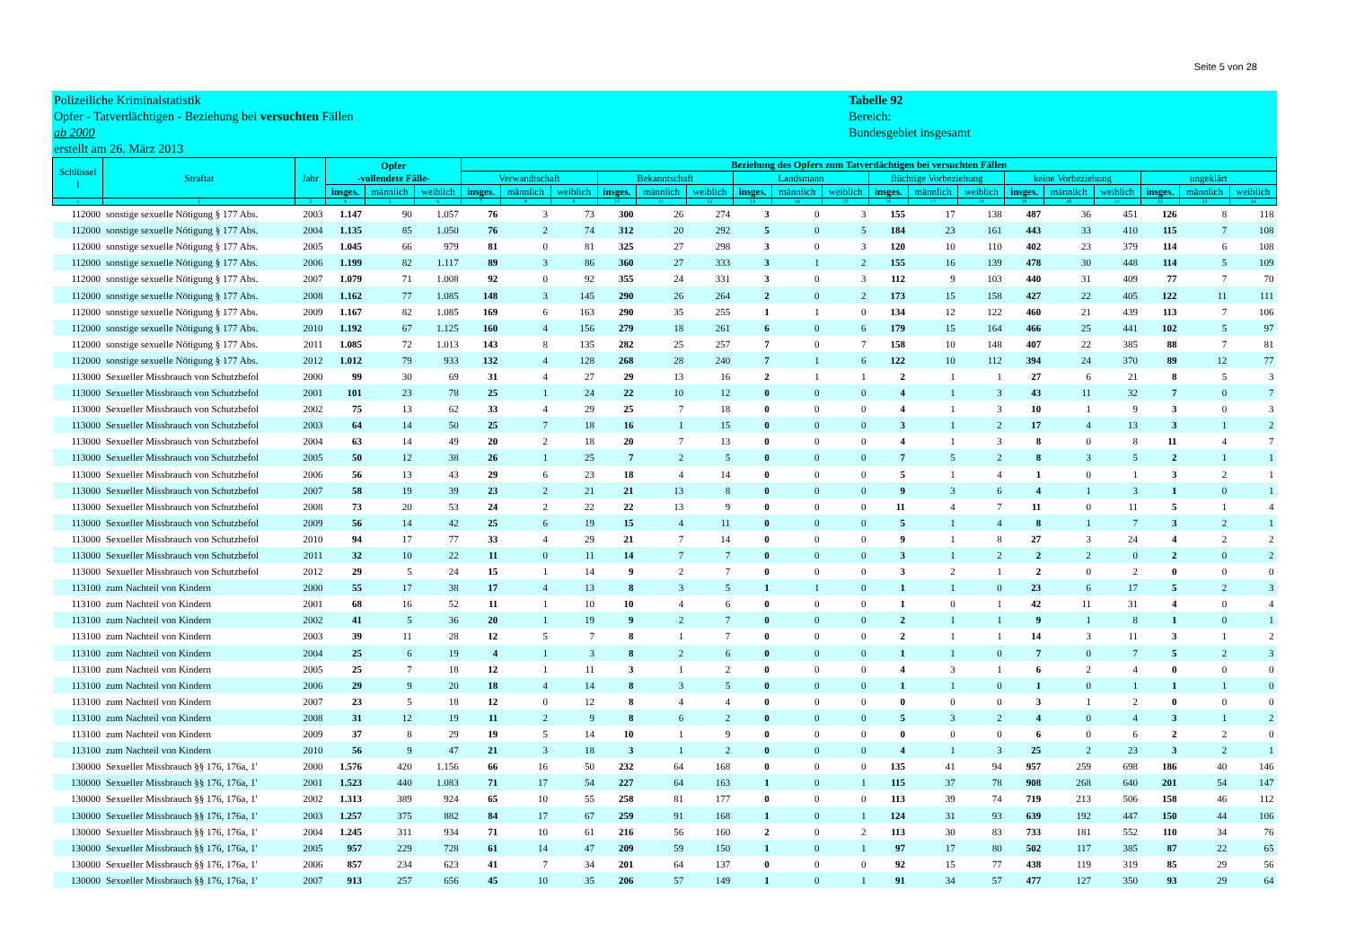Seite 5 von 28
Polizeiliche Kriminalstatistik
Opfer - Tatverdächtigen - Beziehung bei versuchten Fällen
ab 2000
erstellt am 26. März 2013
Tabelle 92
Bereich:
Bundesgebiet insgesamt
| Schlüssel l | Straftat | Jahr | Opfer -vollendete Fälle- | | | Beziehung des Opfers zum Tatverdächtigen bei versuchten Fällen | | | | | | | | | | | | | | | | | |
| --- | --- | --- | --- | --- | --- | --- | --- | --- | --- | --- | --- | --- | --- | --- | --- | --- | --- | --- | --- | --- | --- | --- | --- |
| | | | | | | Verwandtschaft | | | Bekanntschaft | | | Landsmann | | | flüchtige Vorbeziehung | | | keine Vorbeziehung | | | ungeklärt | | |
| | | | insges. | männlich | weiblich | insges. | männlich | weiblich | insges. | männlich | weiblich | insges. | männlich | weiblich | insges. | männlich | weiblich | insges. | männlich | weiblich | insges. | männlich | weiblich |
| 1 | 2 | 3 | 4 | 5 | 6 | 7 | 8 | 9 | 10 | 11 | 12 | 13 | 14 | 15 | 16 | 17 | 18 | 19 | 20 | 21 | 22 | 23 | 24 |
| 112000 | sonstige sexuelle Nötigung § 177 Abs. | 2003 | 1.147 | 90 | 1.057 | 76 | 3 | 73 | 300 | 26 | 274 | 3 | 0 | 3 | 155 | 17 | 138 | 487 | 36 | 451 | 126 | 8 | 118 |
| 112000 | sonstige sexuelle Nötigung § 177 Abs. | 2004 | 1.135 | 85 | 1.050 | 76 | 2 | 74 | 312 | 20 | 292 | 5 | 0 | 5 | 184 | 23 | 161 | 443 | 33 | 410 | 115 | 7 | 108 |
| 112000 | sonstige sexuelle Nötigung § 177 Abs. | 2005 | 1.045 | 66 | 979 | 81 | 0 | 81 | 325 | 27 | 298 | 3 | 0 | 3 | 120 | 10 | 110 | 402 | 23 | 379 | 114 | 6 | 108 |
| 112000 | sonstige sexuelle Nötigung § 177 Abs. | 2006 | 1.199 | 82 | 1.117 | 89 | 3 | 86 | 360 | 27 | 333 | 3 | 1 | 2 | 155 | 16 | 139 | 478 | 30 | 448 | 114 | 5 | 109 |
| 112000 | sonstige sexuelle Nötigung § 177 Abs. | 2007 | 1.079 | 71 | 1.008 | 92 | 0 | 92 | 355 | 24 | 331 | 3 | 0 | 3 | 112 | 9 | 103 | 440 | 31 | 409 | 77 | 7 | 70 |
| 112000 | sonstige sexuelle Nötigung § 177 Abs. | 2008 | 1.162 | 77 | 1.085 | 148 | 3 | 145 | 290 | 26 | 264 | 2 | 0 | 2 | 173 | 15 | 158 | 427 | 22 | 405 | 122 | 11 | 111 |
| 112000 | sonstige sexuelle Nötigung § 177 Abs. | 2009 | 1.167 | 82 | 1.085 | 169 | 6 | 163 | 290 | 35 | 255 | 1 | 1 | 0 | 134 | 12 | 122 | 460 | 21 | 439 | 113 | 7 | 106 |
| 112000 | sonstige sexuelle Nötigung § 177 Abs. | 2010 | 1.192 | 67 | 1.125 | 160 | 4 | 156 | 279 | 18 | 261 | 6 | 0 | 6 | 179 | 15 | 164 | 466 | 25 | 441 | 102 | 5 | 97 |
| 112000 | sonstige sexuelle Nötigung § 177 Abs. | 2011 | 1.085 | 72 | 1.013 | 143 | 8 | 135 | 282 | 25 | 257 | 7 | 0 | 7 | 158 | 10 | 148 | 407 | 22 | 385 | 88 | 7 | 81 |
| 112000 | sonstige sexuelle Nötigung § 177 Abs. | 2012 | 1.012 | 79 | 933 | 132 | 4 | 128 | 268 | 28 | 240 | 7 | 1 | 6 | 122 | 10 | 112 | 394 | 24 | 370 | 89 | 12 | 77 |
| 113000 | Sexueller Missbrauch von Schutzbefol | 2000 | 99 | 30 | 69 | 31 | 4 | 27 | 29 | 13 | 16 | 2 | 1 | 1 | 2 | 1 | 1 | 27 | 6 | 21 | 8 | 5 | 3 |
| 113000 | Sexueller Missbrauch von Schutzbefol | 2001 | 101 | 23 | 78 | 25 | 1 | 24 | 22 | 10 | 12 | 0 | 0 | 0 | 4 | 1 | 3 | 43 | 11 | 32 | 7 | 0 | 7 |
| 113000 | Sexueller Missbrauch von Schutzbefol | 2002 | 75 | 13 | 62 | 33 | 4 | 29 | 25 | 7 | 18 | 0 | 0 | 0 | 4 | 1 | 3 | 10 | 1 | 9 | 3 | 0 | 3 |
| 113000 | Sexueller Missbrauch von Schutzbefol | 2003 | 64 | 14 | 50 | 25 | 7 | 18 | 16 | 1 | 15 | 0 | 0 | 0 | 3 | 1 | 2 | 17 | 4 | 13 | 3 | 1 | 2 |
| 113000 | Sexueller Missbrauch von Schutzbefol | 2004 | 63 | 14 | 49 | 20 | 2 | 18 | 20 | 7 | 13 | 0 | 0 | 0 | 4 | 1 | 3 | 8 | 0 | 8 | 11 | 4 | 7 |
| 113000 | Sexueller Missbrauch von Schutzbefol | 2005 | 50 | 12 | 38 | 26 | 1 | 25 | 7 | 2 | 5 | 0 | 0 | 0 | 7 | 5 | 2 | 8 | 3 | 5 | 2 | 1 | 1 |
| 113000 | Sexueller Missbrauch von Schutzbefol | 2006 | 56 | 13 | 43 | 29 | 6 | 23 | 18 | 4 | 14 | 0 | 0 | 0 | 5 | 1 | 4 | 1 | 0 | 1 | 3 | 2 | 1 |
| 113000 | Sexueller Missbrauch von Schutzbefol | 2007 | 58 | 19 | 39 | 23 | 2 | 21 | 21 | 13 | 8 | 0 | 0 | 0 | 9 | 3 | 6 | 4 | 1 | 3 | 1 | 0 | 1 |
| 113000 | Sexueller Missbrauch von Schutzbefol | 2008 | 73 | 20 | 53 | 24 | 2 | 22 | 22 | 13 | 9 | 0 | 0 | 0 | 11 | 4 | 7 | 11 | 0 | 11 | 5 | 1 | 4 |
| 113000 | Sexueller Missbrauch von Schutzbefol | 2009 | 56 | 14 | 42 | 25 | 6 | 19 | 15 | 4 | 11 | 0 | 0 | 0 | 5 | 1 | 4 | 8 | 1 | 7 | 3 | 2 | 1 |
| 113000 | Sexueller Missbrauch von Schutzbefol | 2010 | 94 | 17 | 77 | 33 | 4 | 29 | 21 | 7 | 14 | 0 | 0 | 0 | 9 | 1 | 8 | 27 | 3 | 24 | 4 | 2 | 2 |
| 113000 | Sexueller Missbrauch von Schutzbefol | 2011 | 32 | 10 | 22 | 11 | 0 | 11 | 14 | 7 | 7 | 0 | 0 | 0 | 3 | 1 | 2 | 2 | 2 | 0 | 2 | 0 | 2 |
| 113000 | Sexueller Missbrauch von Schutzbefol | 2012 | 29 | 5 | 24 | 15 | 1 | 14 | 9 | 2 | 7 | 0 | 0 | 0 | 3 | 2 | 1 | 2 | 0 | 2 | 0 | 0 | 0 |
| 113100 | zum Nachteil von Kindern | 2000 | 55 | 17 | 38 | 17 | 4 | 13 | 8 | 3 | 5 | 1 | 1 | 0 | 1 | 1 | 0 | 23 | 6 | 17 | 5 | 2 | 3 |
| 113100 | zum Nachteil von Kindern | 2001 | 68 | 16 | 52 | 11 | 1 | 10 | 10 | 4 | 6 | 0 | 0 | 0 | 1 | 0 | 1 | 42 | 11 | 31 | 4 | 0 | 4 |
| 113100 | zum Nachteil von Kindern | 2002 | 41 | 5 | 36 | 20 | 1 | 19 | 9 | 2 | 7 | 0 | 0 | 0 | 2 | 1 | 1 | 9 | 1 | 8 | 1 | 0 | 1 |
| 113100 | zum Nachteil von Kindern | 2003 | 39 | 11 | 28 | 12 | 5 | 7 | 8 | 1 | 7 | 0 | 0 | 0 | 2 | 1 | 1 | 14 | 3 | 11 | 3 | 1 | 2 |
| 113100 | zum Nachteil von Kindern | 2004 | 25 | 6 | 19 | 4 | 1 | 3 | 8 | 2 | 6 | 0 | 0 | 0 | 1 | 1 | 0 | 7 | 0 | 7 | 5 | 2 | 3 |
| 113100 | zum Nachteil von Kindern | 2005 | 25 | 7 | 18 | 12 | 1 | 11 | 3 | 1 | 2 | 0 | 0 | 0 | 4 | 3 | 1 | 6 | 2 | 4 | 0 | 0 | 0 |
| 113100 | zum Nachteil von Kindern | 2006 | 29 | 9 | 20 | 18 | 4 | 14 | 8 | 3 | 5 | 0 | 0 | 0 | 1 | 1 | 0 | 1 | 0 | 1 | 1 | 1 | 0 |
| 113100 | zum Nachteil von Kindern | 2007 | 23 | 5 | 18 | 12 | 0 | 12 | 8 | 4 | 4 | 0 | 0 | 0 | 0 | 0 | 0 | 3 | 1 | 2 | 0 | 0 | 0 |
| 113100 | zum Nachteil von Kindern | 2008 | 31 | 12 | 19 | 11 | 2 | 9 | 8 | 6 | 2 | 0 | 0 | 0 | 5 | 3 | 2 | 4 | 0 | 4 | 3 | 1 | 2 |
| 113100 | zum Nachteil von Kindern | 2009 | 37 | 8 | 29 | 19 | 5 | 14 | 10 | 1 | 9 | 0 | 0 | 0 | 0 | 0 | 0 | 6 | 0 | 6 | 2 | 2 | 0 |
| 113100 | zum Nachteil von Kindern | 2010 | 56 | 9 | 47 | 21 | 3 | 18 | 3 | 1 | 2 | 0 | 0 | 0 | 4 | 1 | 3 | 25 | 2 | 23 | 3 | 2 | 1 |
| 130000 | Sexueller Missbrauch §§ 176, 176a, 1' | 2000 | 1.576 | 420 | 1.156 | 66 | 16 | 50 | 232 | 64 | 168 | 0 | 0 | 0 | 135 | 41 | 94 | 957 | 259 | 698 | 186 | 40 | 146 |
| 130000 | Sexueller Missbrauch §§ 176, 176a, 1' | 2001 | 1.523 | 440 | 1.083 | 71 | 17 | 54 | 227 | 64 | 163 | 1 | 0 | 1 | 115 | 37 | 78 | 908 | 268 | 640 | 201 | 54 | 147 |
| 130000 | Sexueller Missbrauch §§ 176, 176a, 1' | 2002 | 1.313 | 389 | 924 | 65 | 10 | 55 | 258 | 81 | 177 | 0 | 0 | 0 | 113 | 39 | 74 | 719 | 213 | 506 | 158 | 46 | 112 |
| 130000 | Sexueller Missbrauch §§ 176, 176a, 1' | 2003 | 1.257 | 375 | 882 | 84 | 17 | 67 | 259 | 91 | 168 | 1 | 0 | 1 | 124 | 31 | 93 | 639 | 192 | 447 | 150 | 44 | 106 |
| 130000 | Sexueller Missbrauch §§ 176, 176a, 1' | 2004 | 1.245 | 311 | 934 | 71 | 10 | 61 | 216 | 56 | 160 | 2 | 0 | 2 | 113 | 30 | 83 | 733 | 181 | 552 | 110 | 34 | 76 |
| 130000 | Sexueller Missbrauch §§ 176, 176a, 1' | 2005 | 957 | 229 | 728 | 61 | 14 | 47 | 209 | 59 | 150 | 1 | 0 | 1 | 97 | 17 | 80 | 502 | 117 | 385 | 87 | 22 | 65 |
| 130000 | Sexueller Missbrauch §§ 176, 176a, 1' | 2006 | 857 | 234 | 623 | 41 | 7 | 34 | 201 | 64 | 137 | 0 | 0 | 0 | 92 | 15 | 77 | 438 | 119 | 319 | 85 | 29 | 56 |
| 130000 | Sexueller Missbrauch §§ 176, 176a, 1' | 2007 | 913 | 257 | 656 | 45 | 10 | 35 | 206 | 57 | 149 | 1 | 0 | 1 | 91 | 34 | 57 | 477 | 127 | 350 | 93 | 29 | 64 |